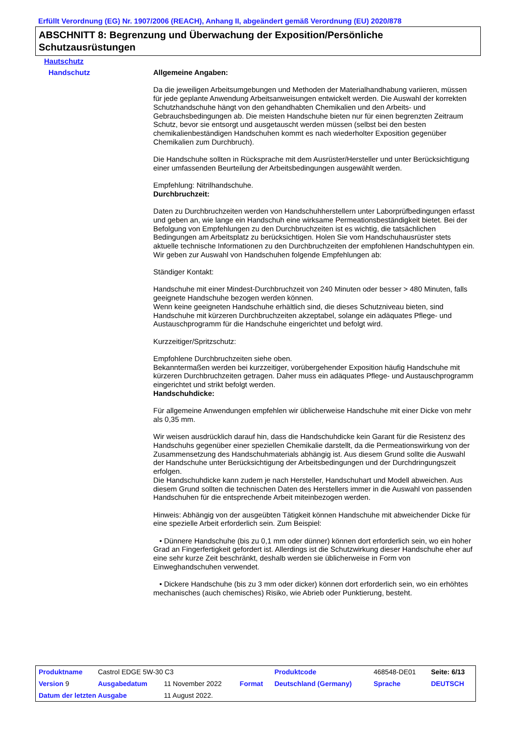Erfüllt Verordnung (EG) Nr. 1907/2006 (REACH), Anhang II, abgeändert gemäß Verordnung (EU) 2020/878
ABSCHNITT 8: Begrenzung und Überwachung der Exposition/Persönliche Schutzausrüstungen
Hautschutz
Handschutz
Allgemeine Angaben:
Da die jeweiligen Arbeitsumgebungen und Methoden der Materialhandhabung variieren, müssen für jede geplante Anwendung Arbeitsanweisungen entwickelt werden. Die Auswahl der korrekten Schutzhandschuhe hängt von den gehandhabten Chemikalien und den Arbeits- und Gebrauchsbedingungen ab. Die meisten Handschuhe bieten nur für einen begrenzten Zeitraum Schutz, bevor sie entsorgt und ausgetauscht werden müssen (selbst bei den besten chemikalienbeständigen Handschuhen kommt es nach wiederholter Exposition gegenüber Chemikalien zum Durchbruch).
Die Handschuhe sollten in Rücksprache mit dem Ausrüster/Hersteller und unter Berücksichtigung einer umfassenden Beurteilung der Arbeitsbedingungen ausgewählt werden.
Empfehlung: Nitrilhandschuhe.
Durchbruchzeit:
Daten zu Durchbruchzeiten werden von Handschuhherstellern unter Laborprüfbedingungen erfasst und geben an, wie lange ein Handschuh eine wirksame Permeationsbeständigkeit bietet. Bei der Befolgung von Empfehlungen zu den Durchbruchzeiten ist es wichtig, die tatsächlichen Bedingungen am Arbeitsplatz zu berücksichtigen. Holen Sie vom Handschuhausrüster stets aktuelle technische Informationen zu den Durchbruchzeiten der empfohlenen Handschuhtypen ein.
Wir geben zur Auswahl von Handschuhen folgende Empfehlungen ab:
Ständiger Kontakt:
Handschuhe mit einer Mindest-Durchbruchzeit von 240 Minuten oder besser > 480 Minuten, falls geeignete Handschuhe bezogen werden können.
Wenn keine geeigneten Handschuhe erhältlich sind, die dieses Schutzniveau bieten, sind Handschuhe mit kürzeren Durchbruchzeiten akzeptabel, solange ein adäquates Pflege- und Austauschprogramm für die Handschuhe eingerichtet und befolgt wird.
Kurzzeitiger/Spritzschutz:
Empfohlene Durchbruchzeiten siehe oben.
Bekanntermaßen werden bei kurzzeitiger, vorübergehender Exposition häufig Handschuhe mit kürzeren Durchbruchzeiten getragen. Daher muss ein adäquates Pflege- und Austauschprogramm eingerichtet und strikt befolgt werden.
Handschuhdicke:
Für allgemeine Anwendungen empfehlen wir üblicherweise Handschuhe mit einer Dicke von mehr als 0,35 mm.
Wir weisen ausdrücklich darauf hin, dass die Handschuhdicke kein Garant für die Resistenz des Handschuhs gegenüber einer speziellen Chemikalie darstellt, da die Permeationswirkung von der Zusammensetzung des Handschuhmaterials abhängig ist. Aus diesem Grund sollte die Auswahl der Handschuhe unter Berücksichtigung der Arbeitsbedingungen und der Durchdringungszeit erfolgen.
Die Handschuhdicke kann zudem je nach Hersteller, Handschuhart und Modell abweichen. Aus diesem Grund sollten die technischen Daten des Herstellers immer in die Auswahl von passenden Handschuhen für die entsprechende Arbeit miteinbezogen werden.
Hinweis: Abhängig von der ausgeübten Tätigkeit können Handschuhe mit abweichender Dicke für eine spezielle Arbeit erforderlich sein. Zum Beispiel:
• Dünnere Handschuhe (bis zu 0,1 mm oder dünner) können dort erforderlich sein, wo ein hoher Grad an Fingerfertigkeit gefordert ist. Allerdings ist die Schutzwirkung dieser Handschuhe eher auf eine sehr kurze Zeit beschränkt, deshalb werden sie üblicherweise in Form von Einweghandschuhen verwendet.
• Dickere Handschuhe (bis zu 3 mm oder dicker) können dort erforderlich sein, wo ein erhöhtes mechanisches (auch chemisches) Risiko, wie Abrieb oder Punktierung, besteht.
| Produktname | Castrol EDGE 5W-30 C3 | | | Produktcode | 468548-DE01 | Seite: 6/13 |
| Version 9 | Ausgabedatum | 11 November 2022 | Format | Deutschland (Germany) | Sprache | DEUTSCH |
| Datum der letzten Ausgabe | | 11 August 2022. | | | | |